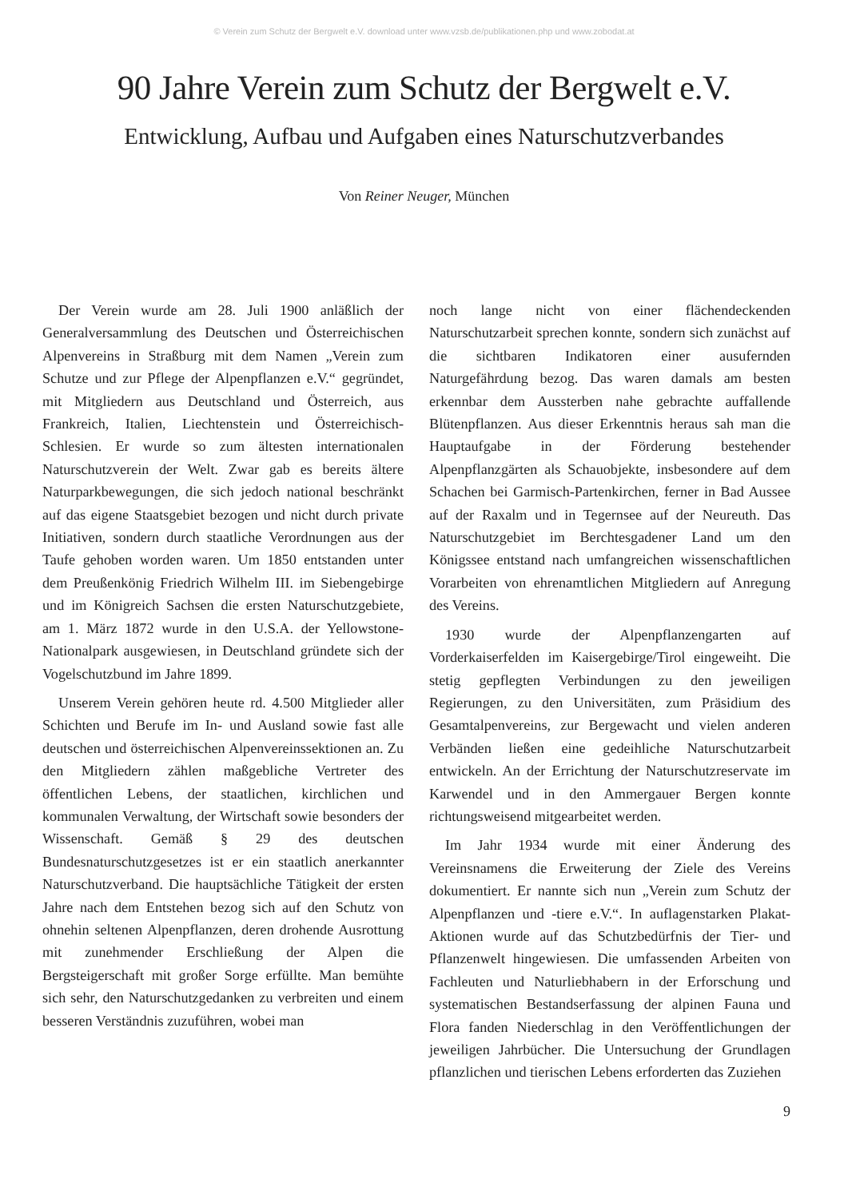© Verein zum Schutz der Bergwelt e.V. download unter www.vzsb.de/publikationen.php und www.zobodat.at
90 Jahre Verein zum Schutz der Bergwelt e.V.
Entwicklung, Aufbau und Aufgaben eines Naturschutzverbandes
Von Reiner Neuger, München
Der Verein wurde am 28. Juli 1900 anläßlich der Generalversammlung des Deutschen und Österreichischen Alpenvereins in Straßburg mit dem Namen „Verein zum Schutze und zur Pflege der Alpenpflanzen e.V.“ gegründet, mit Mitgliedern aus Deutschland und Österreich, aus Frankreich, Italien, Liechtenstein und Österreichisch-Schlesien. Er wurde so zum ältesten internationalen Naturschutzverein der Welt. Zwar gab es bereits ältere Naturparkbewegungen, die sich jedoch national beschränkt auf das eigene Staatsgebiet bezogen und nicht durch private Initiativen, sondern durch staatliche Verordnungen aus der Taufe gehoben worden waren. Um 1850 entstanden unter dem Preußenkönig Friedrich Wilhelm III. im Siebengebirge und im Königreich Sachsen die ersten Naturschutzgebiete, am 1. März 1872 wurde in den U.S.A. der Yellowstone-Nationalpark ausgewiesen, in Deutschland gründete sich der Vogelschutzbund im Jahre 1899.
Unserem Verein gehören heute rd. 4.500 Mitglieder aller Schichten und Berufe im In- und Ausland sowie fast alle deutschen und österreichischen Alpenvereinssektionen an. Zu den Mitgliedern zählen maßgebliche Vertreter des öffentlichen Lebens, der staatlichen, kirchlichen und kommunalen Verwaltung, der Wirtschaft sowie besonders der Wissenschaft. Gemäß § 29 des deutschen Bundesnaturschutzgesetzes ist er ein staatlich anerkannter Naturschutzverband. Die hauptsächliche Tätigkeit der ersten Jahre nach dem Entstehen bezog sich auf den Schutz von ohnehin seltenen Alpenpflanzen, deren drohende Ausrottung mit zunehmender Erschließung der Alpen die Bergsteigerschaft mit großer Sorge erfüllte. Man bemühte sich sehr, den Naturschutzgedanken zu verbreiten und einem besseren Verständnis zuzuführen, wobei man
noch lange nicht von einer flächendeckenden Naturschutzarbeit sprechen konnte, sondern sich zunächst auf die sichtbaren Indikatoren einer ausufernden Naturgefährdung bezog. Das waren damals am besten erkennbar dem Aussterben nahe gebrachte auffallende Blütenpflanzen. Aus dieser Erkenntnis heraus sah man die Hauptaufgabe in der Förderung bestehender Alpenpflanzgärten als Schauobjekte, insbesondere auf dem Schachen bei Garmisch-Partenkirchen, ferner in Bad Aussee auf der Raxalm und in Tegernsee auf der Neureuth. Das Naturschutzgebiet im Berchtesgadener Land um den Königssee entstand nach umfangreichen wissenschaftlichen Vorarbeiten von ehrenamtlichen Mitgliedern auf Anregung des Vereins.
1930 wurde der Alpenpflanzengarten auf Vorderkaiserfelden im Kaisergebirge/Tirol eingeweiht. Die stetig gepflegten Verbindungen zu den jeweiligen Regierungen, zu den Universitäten, zum Präsidium des Gesamtalpenvereins, zur Bergewacht und vielen anderen Verbänden ließen eine gedeihliche Naturschutzarbeit entwickeln. An der Errichtung der Naturschutzreservate im Karwendel und in den Ammergauer Bergen konnte richtungsweisend mitgearbeitet werden.
Im Jahr 1934 wurde mit einer Änderung des Vereinsnamens die Erweiterung der Ziele des Vereins dokumentiert. Er nannte sich nun „Verein zum Schutz der Alpenpflanzen und -tiere e.V.“. In auflagenstarken Plakat-Aktionen wurde auf das Schutzbedürfnis der Tier- und Pflanzenwelt hingewiesen. Die umfassenden Arbeiten von Fachleuten und Naturliebhabern in der Erforschung und systematischen Bestandserfassung der alpinen Fauna und Flora fanden Niederschlag in den Veröffentlichungen der jeweiligen Jahrbücher. Die Untersuchung der Grundlagen pflanzlichen und tierischen Lebens erforderten das Zuziehen
9